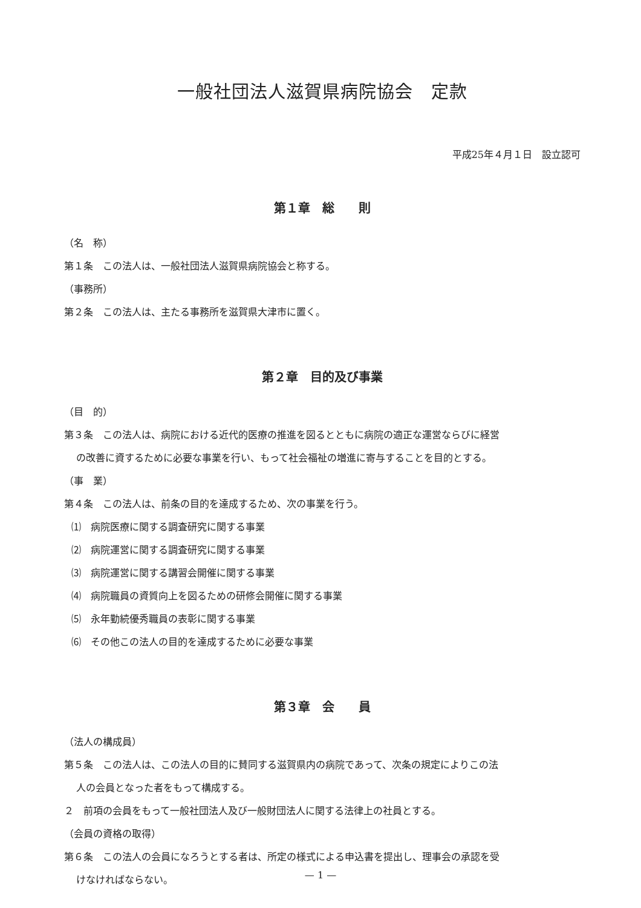一般社団法人滋賀県病院協会　定款
平成25年４月１日　設立認可
第１章　総　　則
（名　称）
第１条　この法人は、一般社団法人滋賀県病院協会と称する。
（事務所）
第２条　この法人は、主たる事務所を滋賀県大津市に置く。
第２章　目的及び事業
（目　的）
第３条　この法人は、病院における近代的医療の推進を図るとともに病院の適正な運営ならびに経営
の改善に資するために必要な事業を行い、もって社会福祉の増進に寄与することを目的とする。
（事　業）
第４条　この法人は、前条の目的を達成するため、次の事業を行う。
⑴　病院医療に関する調査研究に関する事業
⑵　病院運営に関する調査研究に関する事業
⑶　病院運営に関する講習会開催に関する事業
⑷　病院職員の資質向上を図るための研修会開催に関する事業
⑸　永年勤続優秀職員の表彰に関する事業
⑹　その他この法人の目的を達成するために必要な事業
第３章　会　　員
（法人の構成員）
第５条　この法人は、この法人の目的に賛同する滋賀県内の病院であって、次条の規定によりこの法
人の会員となった者をもって構成する。
２　前項の会員をもって一般社団法人及び一般財団法人に関する法律上の社員とする。
（会員の資格の取得）
第６条　この法人の会員になろうとする者は、所定の様式による申込書を提出し、理事会の承認を受
けなければならない。
— 1 —